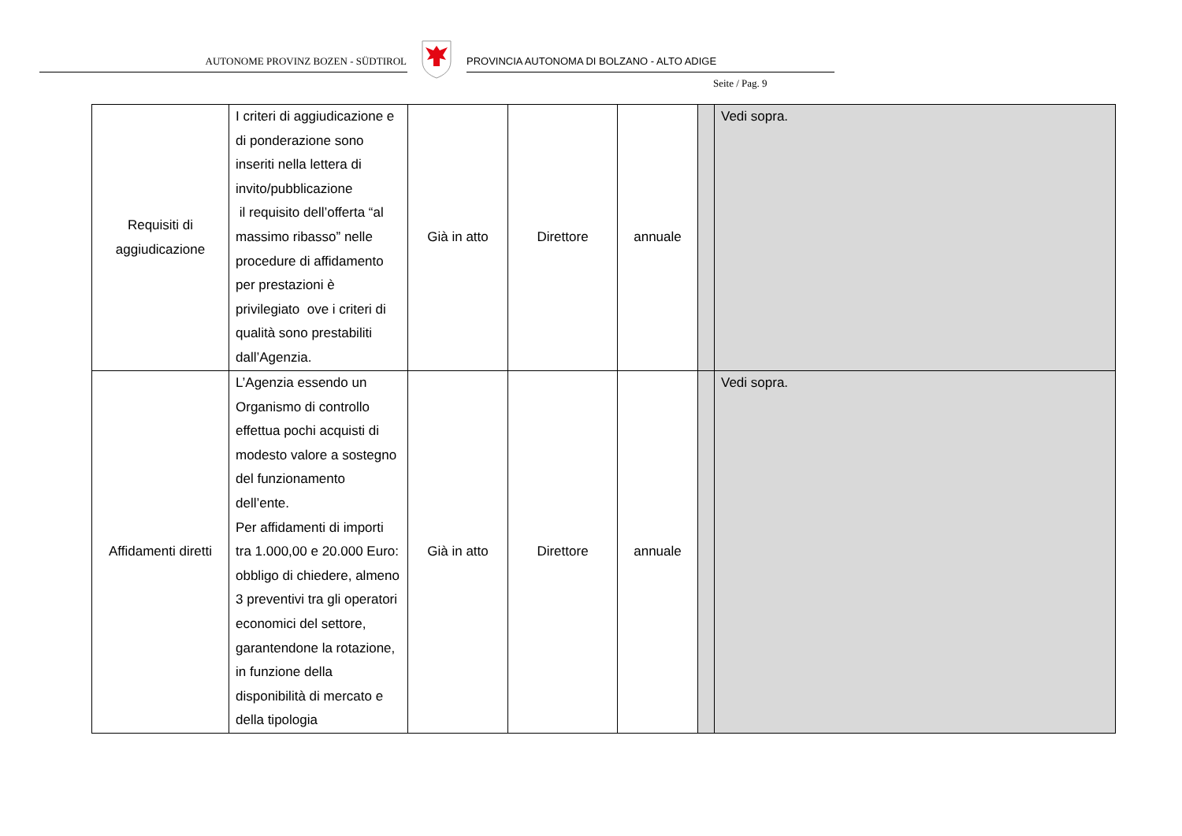AUTONOME PROVINZ BOZEN - SÜDTIROL
PROVINCIA AUTONOMA DI BOLZANO - ALTO ADIGE
Seite / Pag. 9
| Requisiti di aggiudicazione | I criteri di aggiudicazione e di ponderazione sono inseriti nella lettera di invito/pubblicazione il requisito dell’offerta “al massimo ribasso” nelle procedure di affidamento per prestazioni è privilegiato ove i criteri di qualità sono prestabiliti dall’Agenzia. | Già in atto | Direttore | annuale | | Vedi sopra. |
| Affidamenti diretti | L’Agenzia essendo un Organismo di controllo effettua pochi acquisti di modesto valore a sostegno del funzionamento dell’ente. Per affidamenti di importi tra 1.000,00 e 20.000 Euro: obbligo di chiedere, almeno 3 preventivi tra gli operatori economici del settore, garantendone la rotazione, in funzione della disponibilità di mercato e della tipologia | Già in atto | Direttore | annuale | | Vedi sopra. |